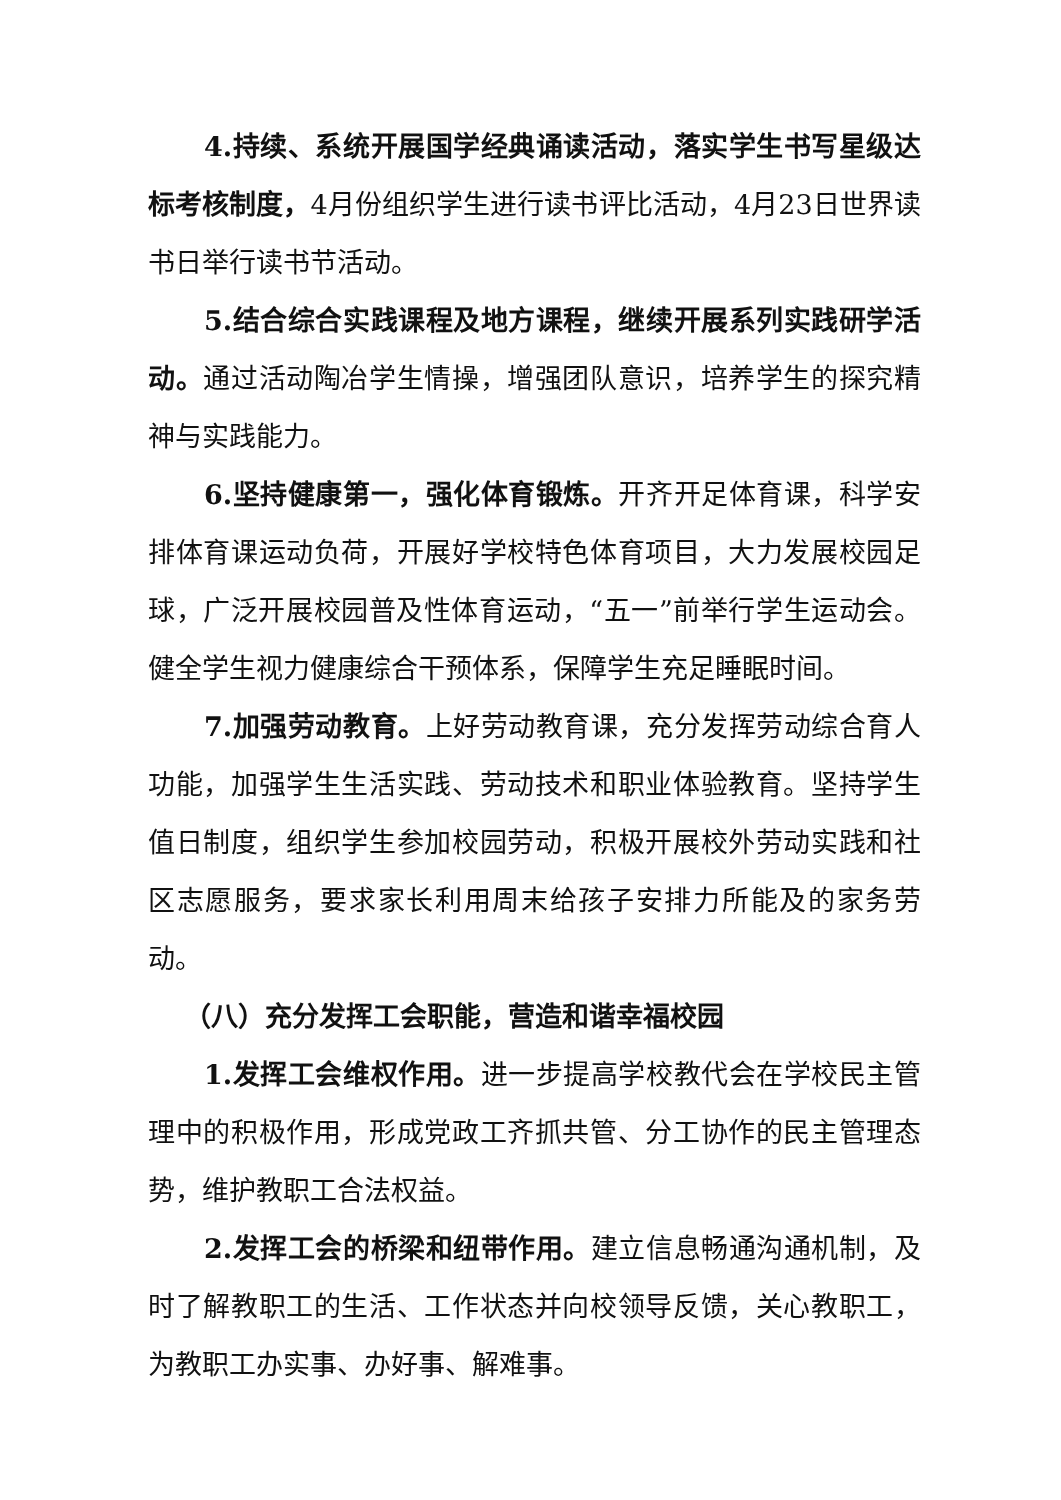4.持续、系统开展国学经典诵读活动，落实学生书写星级达标考核制度，4月份组织学生进行读书评比活动，4月23日世界读书日举行读书节活动。
5.结合综合实践课程及地方课程，继续开展系列实践研学活动。通过活动陶冶学生情操，增强团队意识，培养学生的探究精神与实践能力。
6.坚持健康第一，强化体育锻炼。开齐开足体育课，科学安排体育课运动负荷，开展好学校特色体育项目，大力发展校园足球，广泛开展校园普及性体育运动，“五一”前举行学生运动会。健全学生视力健康综合干预体系，保障学生充足睡眠时间。
7.加强劳动教育。上好劳动教育课，充分发挥劳动综合育人功能，加强学生生活实践、劳动技术和职业体验教育。坚持学生值日制度，组织学生参加校园劳动，积极开展校外劳动实践和社区志愿服务，要求家长利用周末给孩子安排力所能及的家务劳动。
（八）充分发挥工会职能，营造和谐幸福校园
1.发挥工会维权作用。进一步提高学校教代会在学校民主管理中的积极作用，形成党政工齐抓共管、分工协作的民主管理态势，维护教职工合法权益。
2.发挥工会的桥梁和纽带作用。建立信息畅通沟通机制，及时了解教职工的生活、工作状态并向校领导反馈，关心教职工，为教职工办实事、办好事、解难事。